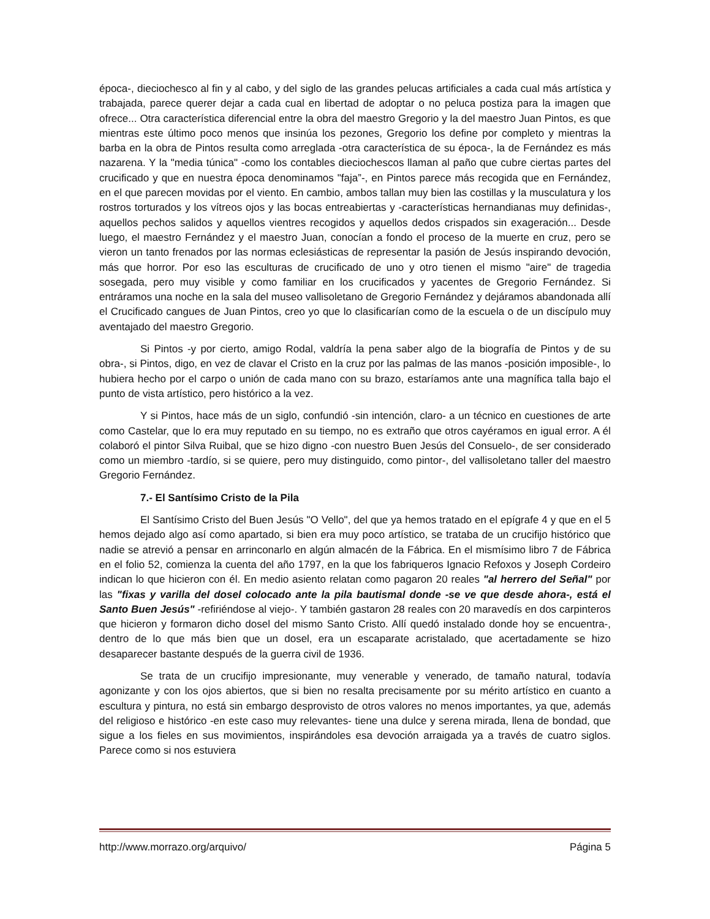época-, dieciochesco al fin y al cabo, y del siglo de las grandes pelucas artificiales a cada cual más artística y trabajada, parece querer dejar a cada cual en libertad de adoptar o no peluca postiza para la imagen que ofrece... Otra característica diferencial entre la obra del maestro Gregorio y la del maestro Juan Pintos, es que mientras este último poco menos que insinúa los pezones, Gregorio los define por completo y mientras la barba en la obra de Pintos resulta como arreglada -otra característica de su época-, la de Fernández es más nazarena. Y la "media túnica" -como los contables dieciochescos llaman al paño que cubre ciertas partes del crucificado y que en nuestra época denominamos "faja”-, en Pintos parece más recogida que en Fernández, en el que parecen movidas por el viento. En cambio, ambos tallan muy bien las costillas y la musculatura y los rostros torturados y los vítreos ojos y las bocas entreabiertas y -características hernandianas muy definidas-, aquellos pechos salidos y aquellos vientres recogidos y aquellos dedos crispados sin exageración... Desde luego, el maestro Fernández y el maestro Juan, conocían a fondo el proceso de la muerte en cruz, pero se vieron un tanto frenados por las normas eclesiásticas de representar la pasión de Jesús inspirando devoción, más que horror. Por eso las esculturas de crucificado de uno y otro tienen el mismo "aire" de tragedia sosegada, pero muy visible y como familiar en los crucificados y yacentes de Gregorio Fernández. Si entráramos una noche en la sala del museo vallisoletano de Gregorio Fernández y dejáramos abandonada allí el Crucificado cangues de Juan Pintos, creo yo que lo clasificarían como de la escuela o de un discípulo muy aventajado del maestro Gregorio.
Si Pintos -y por cierto, amigo Rodal, valdría la pena saber algo de la biografía de Pintos y de su obra-, si Pintos, digo, en vez de clavar el Cristo en la cruz por las palmas de las manos -posición imposible-, lo hubiera hecho por el carpo o unión de cada mano con su brazo, estaríamos ante una magnífica talla bajo el punto de vista artístico, pero histórico a la vez.
Y si Pintos, hace más de un siglo, confundió -sin intención, claro- a un técnico en cuestiones de arte como Castelar, que lo era muy reputado en su tiempo, no es extraño que otros cayéramos en igual error. A él colaboró el pintor Silva Ruibal, que se hizo digno -con nuestro Buen Jesús del Consuelo-, de ser considerado como un miembro -tardío, si se quiere, pero muy distinguido, como pintor-, del vallisoletano taller del maestro Gregorio Fernández.
7.- El Santísimo Cristo de la Pila
El Santísimo Cristo del Buen Jesús "O Vello", del que ya hemos tratado en el epígrafe 4 y que en el 5 hemos dejado algo así como apartado, si bien era muy poco artístico, se trataba de un crucifijo histórico que nadie se atrevió a pensar en arrinconarlo en algún almacén de la Fábrica. En el mismísimo libro 7 de Fábrica en el folio 52, comienza la cuenta del año 1797, en la que los fabriqueros Ignacio Refoxos y Joseph Cordeiro indican lo que hicieron con él. En medio asiento relatan como pagaron 20 reales "al herrero del Señal" por las "fixas y varilla del dosel colocado ante la pila bautismal donde -se ve que desde ahora-, está el Santo Buen Jesús" -refiriéndose al viejo-. Y también gastaron 28 reales con 20 maravedís en dos carpinteros que hicieron y formaron dicho dosel del mismo Santo Cristo. Allí quedó instalado donde hoy se encuentra-, dentro de lo que más bien que un dosel, era un escaparate acristalado, que acertadamente se hizo desaparecer bastante después de la guerra civil de 1936.
Se trata de un crucifijo impresionante, muy venerable y venerado, de tamaño natural, todavía agonizante y con los ojos abiertos, que si bien no resalta precisamente por su mérito artístico en cuanto a escultura y pintura, no está sin embargo desprovisto de otros valores no menos importantes, ya que, además del religioso e histórico -en este caso muy relevantes- tiene una dulce y serena mirada, llena de bondad, que sigue a los fieles en sus movimientos, inspirándoles esa devoción arraigada ya a través de cuatro siglos. Parece como si nos estuviera
http://www.morrazo.org/arquivo/ Página 5